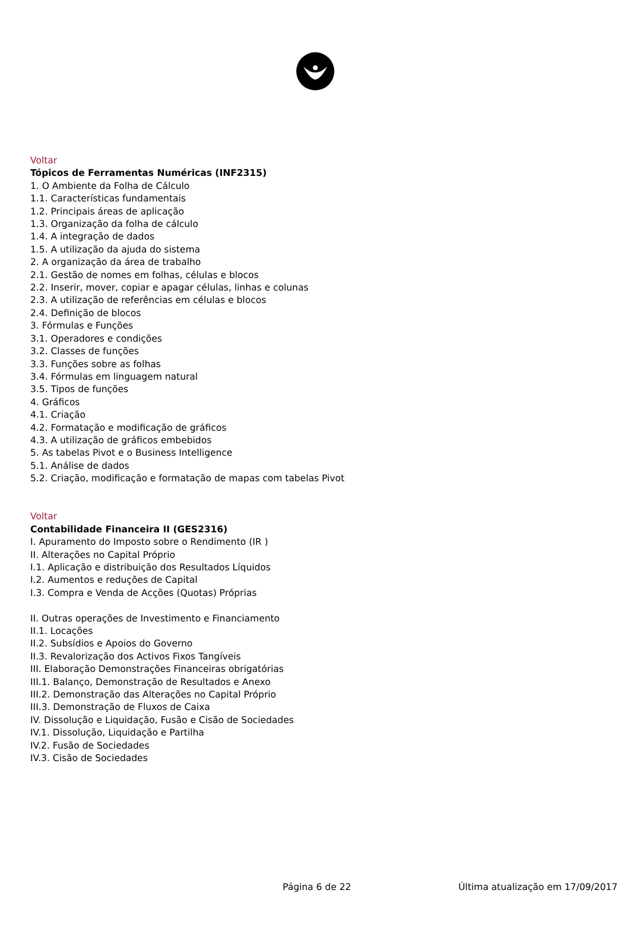Voltar
Tópicos de Ferramentas Numéricas (INF2315)
1. O Ambiente da Folha de Cálculo
1.1. Características fundamentais
1.2. Principais áreas de aplicação
1.3. Organização da folha de cálculo
1.4. A integração de dados
1.5. A utilização da ajuda do sistema
2. A organização da área de trabalho
2.1. Gestão de nomes em folhas, células e blocos
2.2. Inserir, mover, copiar e apagar células, linhas e colunas
2.3. A utilização de referências em células e blocos
2.4. Definição de blocos
3. Fórmulas e Funções
3.1. Operadores e condições
3.2. Classes de funções
3.3. Funções sobre as folhas
3.4. Fórmulas em linguagem natural
3.5. Tipos de funções
4. Gráficos
4.1. Criação
4.2. Formatação e modificação de gráficos
4.3. A utilização de gráficos embebidos
5. As tabelas Pivot e o Business Intelligence
5.1. Análise de dados
5.2. Criação, modificação e formatação de mapas com tabelas Pivot
Voltar
Contabilidade Financeira II (GES2316)
I. Apuramento do Imposto sobre o Rendimento (IR )
II. Alterações no Capital Próprio
I.1. Aplicação e distribuição dos Resultados Líquidos
I.2. Aumentos e reduções de Capital
I.3. Compra e Venda de Acções (Quotas) Próprias
II. Outras operações de Investimento e Financiamento
II.1. Locações
II.2. Subsídios e Apoios do Governo
II.3. Revalorização dos Activos Fixos Tangíveis
III. Elaboração Demonstrações Financeiras obrigatórias
III.1. Balanço, Demonstração de Resultados e Anexo
III.2. Demonstração das Alterações no Capital Próprio
III.3. Demonstração de Fluxos de Caixa
IV. Dissolução e Liquidação, Fusão e Cisão de Sociedades
IV.1. Dissolução, Liquidação e Partilha
IV.2. Fusão de Sociedades
IV.3. Cisão de Sociedades
Página 6 de 22 Última atualização em 17/09/2017